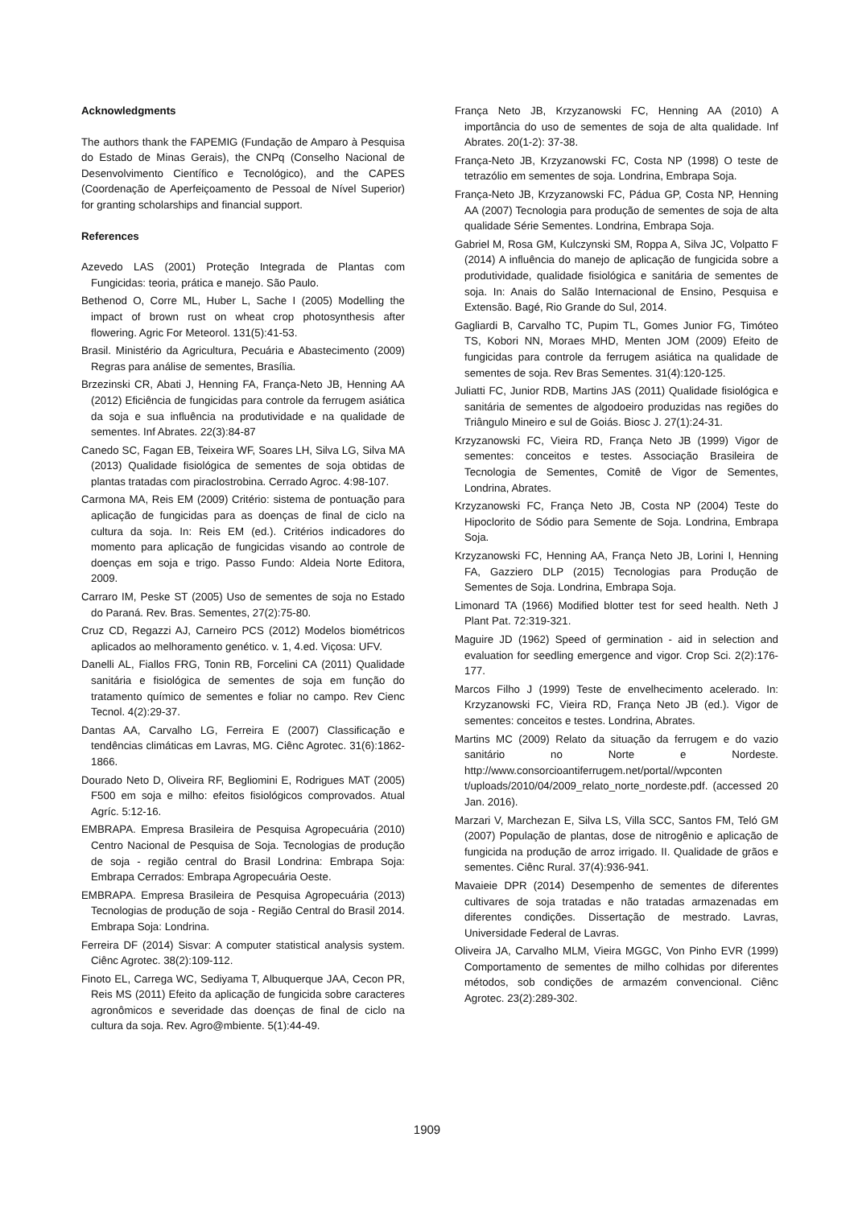Acknowledgments
The authors thank the FAPEMIG (Fundação de Amparo à Pesquisa do Estado de Minas Gerais), the CNPq (Conselho Nacional de Desenvolvimento Científico e Tecnológico), and the CAPES (Coordenação de Aperfeiçoamento de Pessoal de Nível Superior) for granting scholarships and financial support.
References
Azevedo LAS (2001) Proteção Integrada de Plantas com Fungicidas: teoria, prática e manejo. São Paulo.
Bethenod O, Corre ML, Huber L, Sache I (2005) Modelling the impact of brown rust on wheat crop photosynthesis after flowering. Agric For Meteorol. 131(5):41-53.
Brasil. Ministério da Agricultura, Pecuária e Abastecimento (2009) Regras para análise de sementes, Brasília.
Brzezinski CR, Abati J, Henning FA, França-Neto JB, Henning AA (2012) Eficiência de fungicidas para controle da ferrugem asiática da soja e sua influência na produtividade e na qualidade de sementes. Inf Abrates. 22(3):84-87
Canedo SC, Fagan EB, Teixeira WF, Soares LH, Silva LG, Silva MA (2013) Qualidade fisiológica de sementes de soja obtidas de plantas tratadas com piraclostrobina. Cerrado Agroc. 4:98-107.
Carmona MA, Reis EM (2009) Critério: sistema de pontuação para aplicação de fungicidas para as doenças de final de ciclo na cultura da soja. In: Reis EM (ed.). Critérios indicadores do momento para aplicação de fungicidas visando ao controle de doenças em soja e trigo. Passo Fundo: Aldeia Norte Editora, 2009.
Carraro IM, Peske ST (2005) Uso de sementes de soja no Estado do Paraná. Rev. Bras. Sementes, 27(2):75-80.
Cruz CD, Regazzi AJ, Carneiro PCS (2012) Modelos biométricos aplicados ao melhoramento genético. v. 1, 4.ed. Viçosa: UFV.
Danelli AL, Fiallos FRG, Tonin RB, Forcelini CA (2011) Qualidade sanitária e fisiológica de sementes de soja em função do tratamento químico de sementes e foliar no campo. Rev Cienc Tecnol. 4(2):29-37.
Dantas AA, Carvalho LG, Ferreira E (2007) Classificação e tendências climáticas em Lavras, MG. Ciênc Agrotec. 31(6):1862-1866.
Dourado Neto D, Oliveira RF, Begliomini E, Rodrigues MAT (2005) F500 em soja e milho: efeitos fisiológicos comprovados. Atual Agríc. 5:12-16.
EMBRAPA. Empresa Brasileira de Pesquisa Agropecuária (2010) Centro Nacional de Pesquisa de Soja. Tecnologias de produção de soja - região central do Brasil Londrina: Embrapa Soja: Embrapa Cerrados: Embrapa Agropecuária Oeste.
EMBRAPA. Empresa Brasileira de Pesquisa Agropecuária (2013) Tecnologias de produção de soja - Região Central do Brasil 2014. Embrapa Soja: Londrina.
Ferreira DF (2014) Sisvar: A computer statistical analysis system. Ciênc Agrotec. 38(2):109-112.
Finoto EL, Carrega WC, Sediyama T, Albuquerque JAA, Cecon PR, Reis MS (2011) Efeito da aplicação de fungicida sobre caracteres agronômicos e severidade das doenças de final de ciclo na cultura da soja. Rev. Agro@mbiente. 5(1):44-49.
França Neto JB, Krzyzanowski FC, Henning AA (2010) A importância do uso de sementes de soja de alta qualidade. Inf Abrates. 20(1-2): 37-38.
França-Neto JB, Krzyzanowski FC, Costa NP (1998) O teste de tetrazólio em sementes de soja. Londrina, Embrapa Soja.
França-Neto JB, Krzyzanowski FC, Pádua GP, Costa NP, Henning AA (2007) Tecnologia para produção de sementes de soja de alta qualidade Série Sementes. Londrina, Embrapa Soja.
Gabriel M, Rosa GM, Kulczynski SM, Roppa A, Silva JC, Volpatto F (2014) A influência do manejo de aplicação de fungicida sobre a produtividade, qualidade fisiológica e sanitária de sementes de soja. In: Anais do Salão Internacional de Ensino, Pesquisa e Extensão. Bagé, Rio Grande do Sul, 2014.
Gagliardi B, Carvalho TC, Pupim TL, Gomes Junior FG, Timóteo TS, Kobori NN, Moraes MHD, Menten JOM (2009) Efeito de fungicidas para controle da ferrugem asiática na qualidade de sementes de soja. Rev Bras Sementes. 31(4):120-125.
Juliatti FC, Junior RDB, Martins JAS (2011) Qualidade fisiológica e sanitária de sementes de algodoeiro produzidas nas regiões do Triângulo Mineiro e sul de Goiás. Biosc J. 27(1):24-31.
Krzyzanowski FC, Vieira RD, França Neto JB (1999) Vigor de sementes: conceitos e testes. Associação Brasileira de Tecnologia de Sementes, Comitê de Vigor de Sementes, Londrina, Abrates.
Krzyzanowski FC, França Neto JB, Costa NP (2004) Teste do Hipoclorito de Sódio para Semente de Soja. Londrina, Embrapa Soja.
Krzyzanowski FC, Henning AA, França Neto JB, Lorini I, Henning FA, Gazziero DLP (2015) Tecnologias para Produção de Sementes de Soja. Londrina, Embrapa Soja.
Limonard TA (1966) Modified blotter test for seed health. Neth J Plant Pat. 72:319-321.
Maguire JD (1962) Speed of germination - aid in selection and evaluation for seedling emergence and vigor. Crop Sci. 2(2):176-177.
Marcos Filho J (1999) Teste de envelhecimento acelerado. In: Krzyzanowski FC, Vieira RD, França Neto JB (ed.). Vigor de sementes: conceitos e testes. Londrina, Abrates.
Martins MC (2009) Relato da situação da ferrugem e do vazio sanitário no Norte e Nordeste. http://www.consorcioantiferrugem.net/portal//wpconten t/uploads/2010/04/2009_relato_norte_nordeste.pdf. (accessed 20 Jan. 2016).
Marzari V, Marchezan E, Silva LS, Villa SCC, Santos FM, Teló GM (2007) População de plantas, dose de nitrogênio e aplicação de fungicida na produção de arroz irrigado. II. Qualidade de grãos e sementes. Ciênc Rural. 37(4):936-941.
Mavaieie DPR (2014) Desempenho de sementes de diferentes cultivares de soja tratadas e não tratadas armazenadas em diferentes condições. Dissertação de mestrado. Lavras, Universidade Federal de Lavras.
Oliveira JA, Carvalho MLM, Vieira MGGC, Von Pinho EVR (1999) Comportamento de sementes de milho colhidas por diferentes métodos, sob condições de armazém convencional. Ciênc Agrotec. 23(2):289-302.
1909